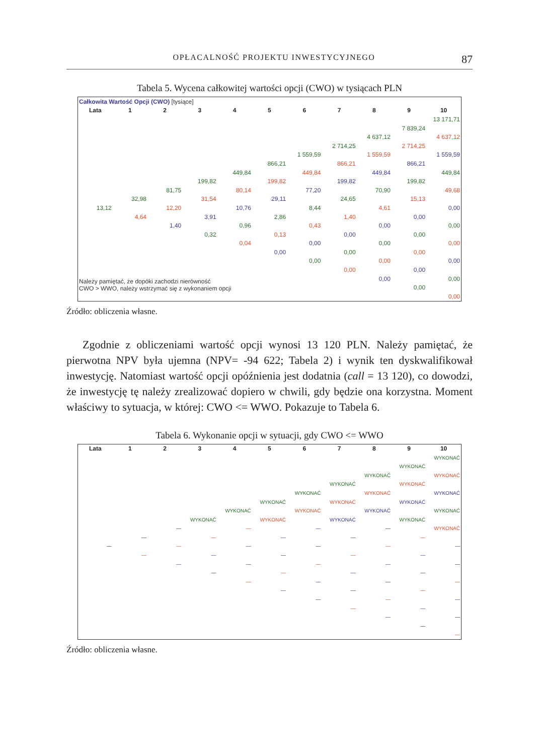OPŁACALNOŚĆ PROJEKTU INWESTYCYJNEGO 87
Tabela 5. Wycena całkowitej wartości opcji (CWO) w tysiącach PLN
| Całkowita Wartość Opcji (CWO) [tysiące] | | | | | | | | | | |
| Lata | 1 | 2 | 3 | 4 | 5 | 6 | 7 | 8 | 9 | 10 |
| | | | | | | | | | | 13 171,71 |
| | | | | | | | | | 7 839,24 | |
| | | | | | | | | 4 637,12 | | 4 637,12 |
| | | | | | | | 2 714,25 | | 2 714,25 | |
| | | | | | | 1 559,59 | | 1 559,59 | | 1 559,59 |
| | | | | | 866,21 | | 866,21 | | 866,21 | |
| | | | | 449,84 | | 449,84 | | 449,84 | | 449,84 |
| | | | 199,82 | | 199,82 | | 199,82 | | 199,82 | |
| | | 81,75 | | 80,14 | | 77,20 | | 70,90 | | 49,68 |
| | 32,98 | | 31,54 | | 29,11 | | 24,65 | | 15,13 | |
| 13,12 | | 12,20 | | 10,76 | | 8,44 | | 4,61 | | 0,00 |
| | 4,64 | | 3,91 | | 2,86 | | 1,40 | | 0,00 | |
| | | 1,40 | | 0,96 | | 0,43 | | 0,00 | | 0,00 |
| | | | 0,32 | | 0,13 | | 0,00 | | 0,00 | |
| | | | | 0,04 | | 0,00 | | 0,00 | | 0,00 |
| | | | | | 0,00 | | 0,00 | | 0,00 | |
| | | | | | | 0,00 | | 0,00 | | 0,00 |
| | | | | | | | 0,00 | | 0,00 | |
| Należy pamiętać, że dopóki zachodzi nierówność CWO > WWO, należy wstrzymać się z wykonaniem opcji | | | | | | | | 0,00 | | 0,00 |
| | | | | | | | | | 0,00 | |
| | | | | | | | | | | 0,00 |
Źródło: obliczenia własne.
Zgodnie z obliczeniami wartość opcji wynosi 13 120 PLN. Należy pamiętać, że pierwotna NPV była ujemna (NPV= -94 622; Tabela 2) i wynik ten dyskwalifikował inwestycję. Natomiast wartość opcji opóźnienia jest dodatnia (call = 13 120), co dowodzi, że inwestycję tę należy zrealizować dopiero w chwili, gdy będzie ona korzystna. Moment właściwy to sytuacja, w której: CWO <= WWO. Pokazuje to Tabela 6.
Tabela 6. Wykonanie opcji w sytuacji, gdy CWO <= WWO
| Lata | 1 | 2 | 3 | 4 | 5 | 6 | 7 | 8 | 9 | 10 |
| --- | --- | --- | --- | --- | --- | --- | --- | --- | --- | --- |
| | | | | | | | | | | WYKONAĆ |
| | | | | | | | | | WYKONAĆ | |
| | | | | | | | | WYKONAĆ | | WYKONAĆ |
| | | | | | | | WYKONAĆ | | WYKONAĆ | |
| | | | | | | WYKONAĆ | | WYKONAĆ | | WYKONAĆ |
| | | | | | WYKONAĆ | | WYKONAĆ | | WYKONAĆ | |
| | | | | WYKONAĆ | | WYKONAĆ | | WYKONAĆ | | WYKONAĆ |
| | | | WYKONAĆ | | WYKONAĆ | | WYKONAĆ | | WYKONAĆ | |
| | | — | | — | | — | | — | | WYKONAĆ |
| | — | | — | | — | | — | | — | |
| — | | — | | — | | — | | — | | — |
| | — | | — | | — | | — | | — | |
| | | — | | — | | — | | — | | — |
| | | | — | | — | | — | | — | |
| | | | | — | | — | | — | | — |
| | | | | | — | | — | | — | |
| | | | | | | — | | — | | — |
| | | | | | | | — | | — | |
| | | | | | | | | — | | — |
| | | | | | | | | | — | |
| | | | | | | | | | | — |
Źródło: obliczenia własne.